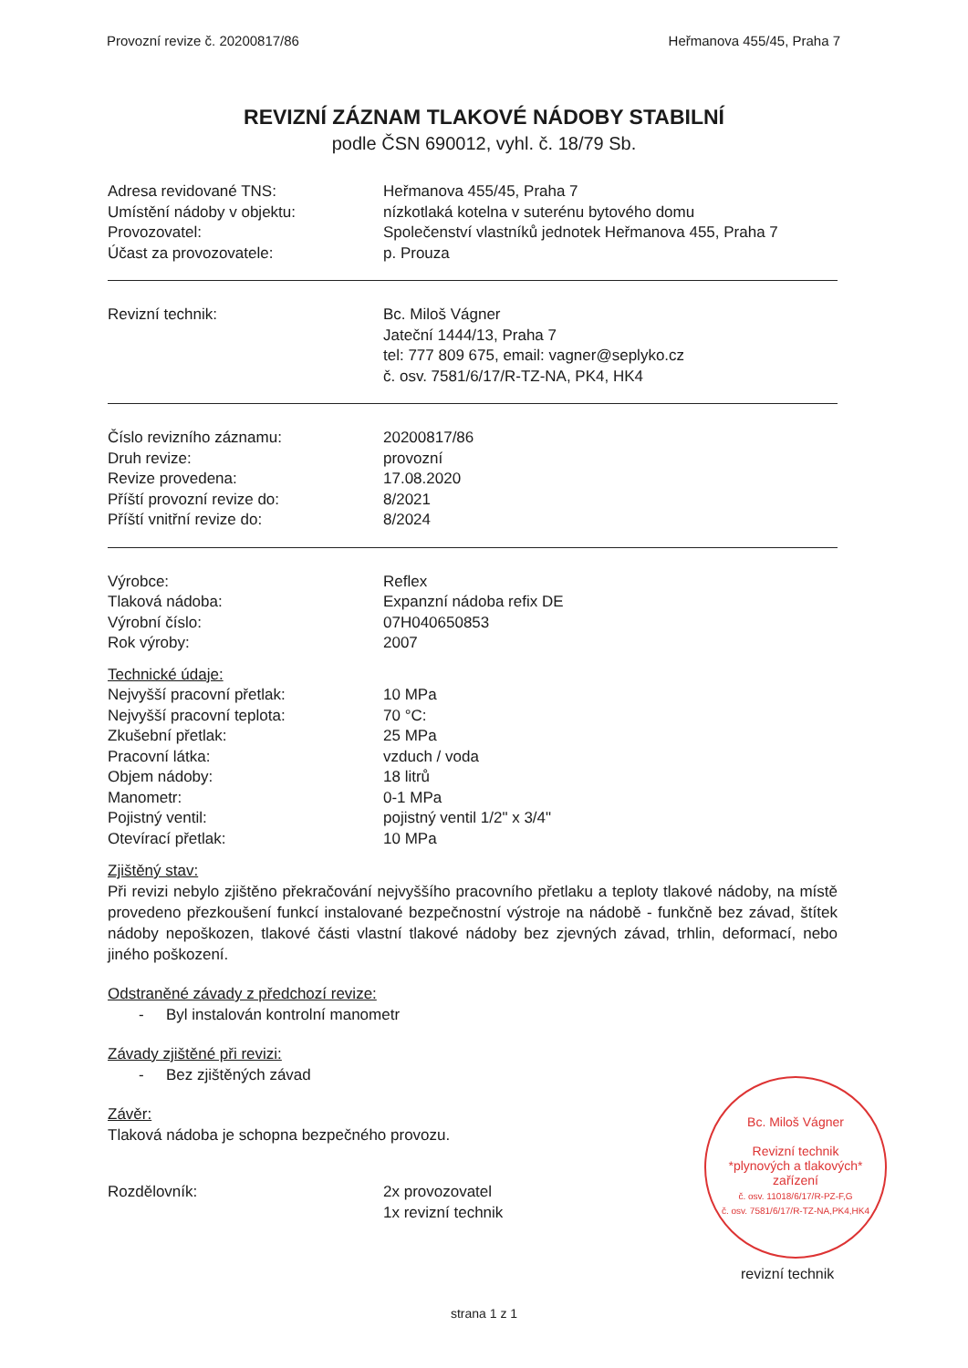Provozní revize č. 20200817/86 Heřmanova 455/45, Praha 7
REVIZNÍ ZÁZNAM TLAKOVÉ NÁDOBY STABILNÍ
podle ČSN 690012, vyhl. č. 18/79 Sb.
Adresa revidované TNS: Heřmanova 455/45, Praha 7
Umístění nádoby v objektu: nízkotlaká kotelna v suterénu bytového domu
Provozovatel: Společenství vlastníků jednotek Heřmanova 455, Praha 7
Účast za provozovatele: p. Prouza
Revizní technik: Bc. Miloš Vágner
Jateční 1444/13, Praha 7
tel: 777 809 675, email: vagner@seplyko.cz
č. osv. 7581/6/17/R-TZ-NA, PK4, HK4
Číslo revizního záznamu: 20200817/86
Druh revize: provozní
Revize provedena: 17.08.2020
Příští provozní revize do: 8/2021
Příští vnitřní revize do: 8/2024
Výrobce: Reflex
Tlaková nádoba: Expanzní nádoba refix DE
Výrobní číslo: 07H040650853
Rok výroby: 2007
Technické údaje:
Nejvyšší pracovní přetlak: 10 MPa
Nejvyšší pracovní teplota: 70 °C:
Zkušební přetlak: 25 MPa
Pracovní látka: vzduch / voda
Objem nádoby: 18 litrů
Manometr: 0-1 MPa
Pojistný ventil: pojistný ventil 1/2" x 3/4"
Otevírací přetlak: 10 MPa
Zjištěný stav:
Při revizi nebylo zjištěno překračování nejvyššího pracovního přetlaku a teploty tlakové nádoby, na místě provedeno přezkoušení funkcí instalované bezpečnostní výstroje na nádobě - funkčně bez závad, štítek nádoby nepoškozen, tlakové části vlastní tlakové nádoby bez zjevných závad, trhlin, deformací, nebo jiného poškození.
Odstraněné závady z předchozí revize:
- Byl instalován kontrolní manometr
Závady zjištěné při revizi:
- Bez zjištěných závad
Závěr:
Tlaková nádoba je schopna bezpečného provozu.
Rozdělovník: 2x provozovatel
1x revizní technik
Bc. Miloš Vágner
Revizní technik
*plynových a tlakových*
zařízení
č. osv. 11018/6/17/R-PZ-F,G
č. osv. 7581/6/17/R-TZ-NA,PK4,HK4
revizní technik
strana 1 z 1